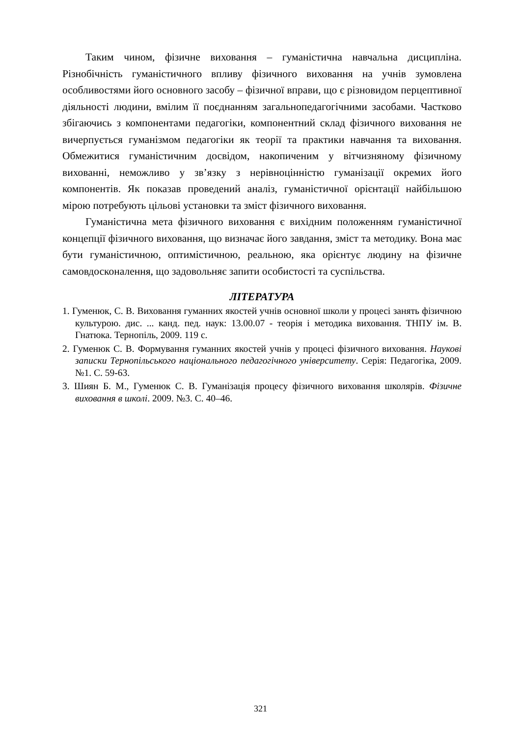Таким чином, фізичне виховання – гуманістична навчальна дисципліна. Різнобічність гуманістичного впливу фізичного виховання на учнів зумовлена особливостями його основного засобу – фізичної вправи, що є різновидом перцептивної діяльності людини, вмілим її поєднанням загальнопедагогічними засобами. Частково збігаючись з компонентами педагогіки, компонентний склад фізичного виховання не вичерпується гуманізмом педагогіки як теорії та практики навчання та виховання. Обмежитися гуманістичним досвідом, накопиченим у вітчизняному фізичному вихованні, неможливо у зв’язку з нерівноцінністю гуманізації окремих його компонентів. Як показав проведений аналіз, гуманістичної орієнтації найбільшою мірою потребують цільові установки та зміст фізичного виховання.
Гуманістична мета фізичного виховання є вихідним положенням гуманістичної концепції фізичного виховання, що визначає його завдання, зміст та методику. Вона має бути гуманістичною, оптимістичною, реальною, яка орієнтує людину на фізичне самовдосконалення, що задовольняє запити особистості та суспільства.
ЛІТЕРАТУРА
1. Гуменюк, С. В. Виховання гуманних якостей учнів основної школи у процесі занять фізичною культурою. дис. ... канд. пед. наук: 13.00.07 - теорія і методика виховання. ТНПУ ім. В. Гнатюка. Тернопіль, 2009. 119 с.
2. Гуменюк С. В. Формування гуманних якостей учнів у процесі фізичного виховання. Наукові записки Тернопільського національного педагогічного університету. Серія: Педагогіка, 2009. №1. С. 59-63.
3. Шиян Б. М., Гуменюк С. В. Гуманізація процесу фізичного виховання школярів. Фізичне виховання в школі. 2009. №3. С. 40–46.
321